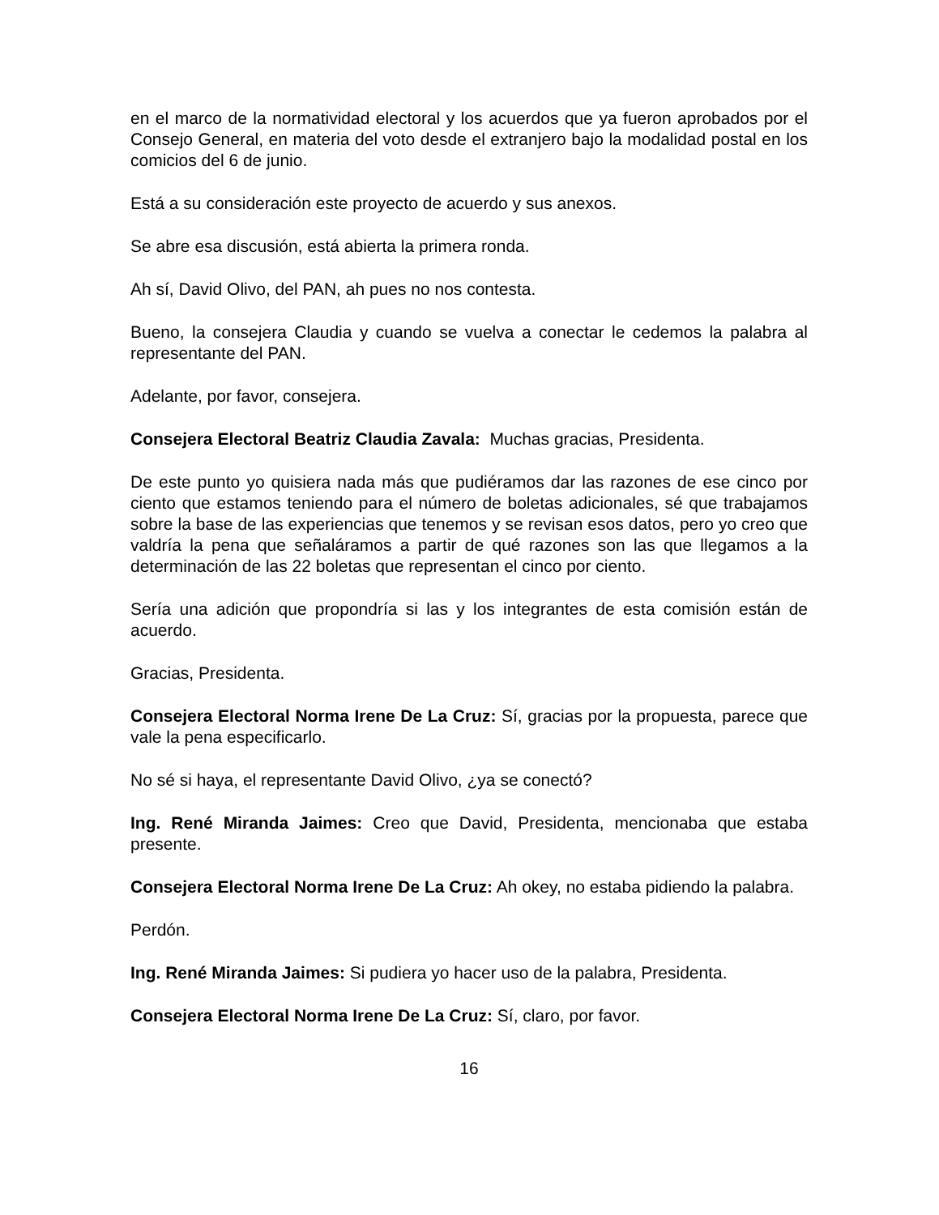en el marco de la normatividad electoral y los acuerdos que ya fueron aprobados por el Consejo General, en materia del voto desde el extranjero bajo la modalidad postal en los comicios del 6 de junio.
Está a su consideración este proyecto de acuerdo y sus anexos.
Se abre esa discusión, está abierta la primera ronda.
Ah sí, David Olivo, del PAN, ah pues no nos contesta.
Bueno, la consejera Claudia y cuando se vuelva a conectar le cedemos la palabra al representante del PAN.
Adelante, por favor, consejera.
Consejera Electoral Beatriz Claudia Zavala: Muchas gracias, Presidenta.
De este punto yo quisiera nada más que pudiéramos dar las razones de ese cinco por ciento que estamos teniendo para el número de boletas adicionales, sé que trabajamos sobre la base de las experiencias que tenemos y se revisan esos datos, pero yo creo que valdría la pena que señaláramos a partir de qué razones son las que llegamos a la determinación de las 22 boletas que representan el cinco por ciento.
Sería una adición que propondría si las y los integrantes de esta comisión están de acuerdo.
Gracias, Presidenta.
Consejera Electoral Norma Irene De La Cruz: Sí, gracias por la propuesta, parece que vale la pena especificarlo.
No sé si haya, el representante David Olivo, ¿ya se conectó?
Ing. René Miranda Jaimes: Creo que David, Presidenta, mencionaba que estaba presente.
Consejera Electoral Norma Irene De La Cruz: Ah okey, no estaba pidiendo la palabra.
Perdón.
Ing. René Miranda Jaimes: Si pudiera yo hacer uso de la palabra, Presidenta.
Consejera Electoral Norma Irene De La Cruz: Sí, claro, por favor.
16